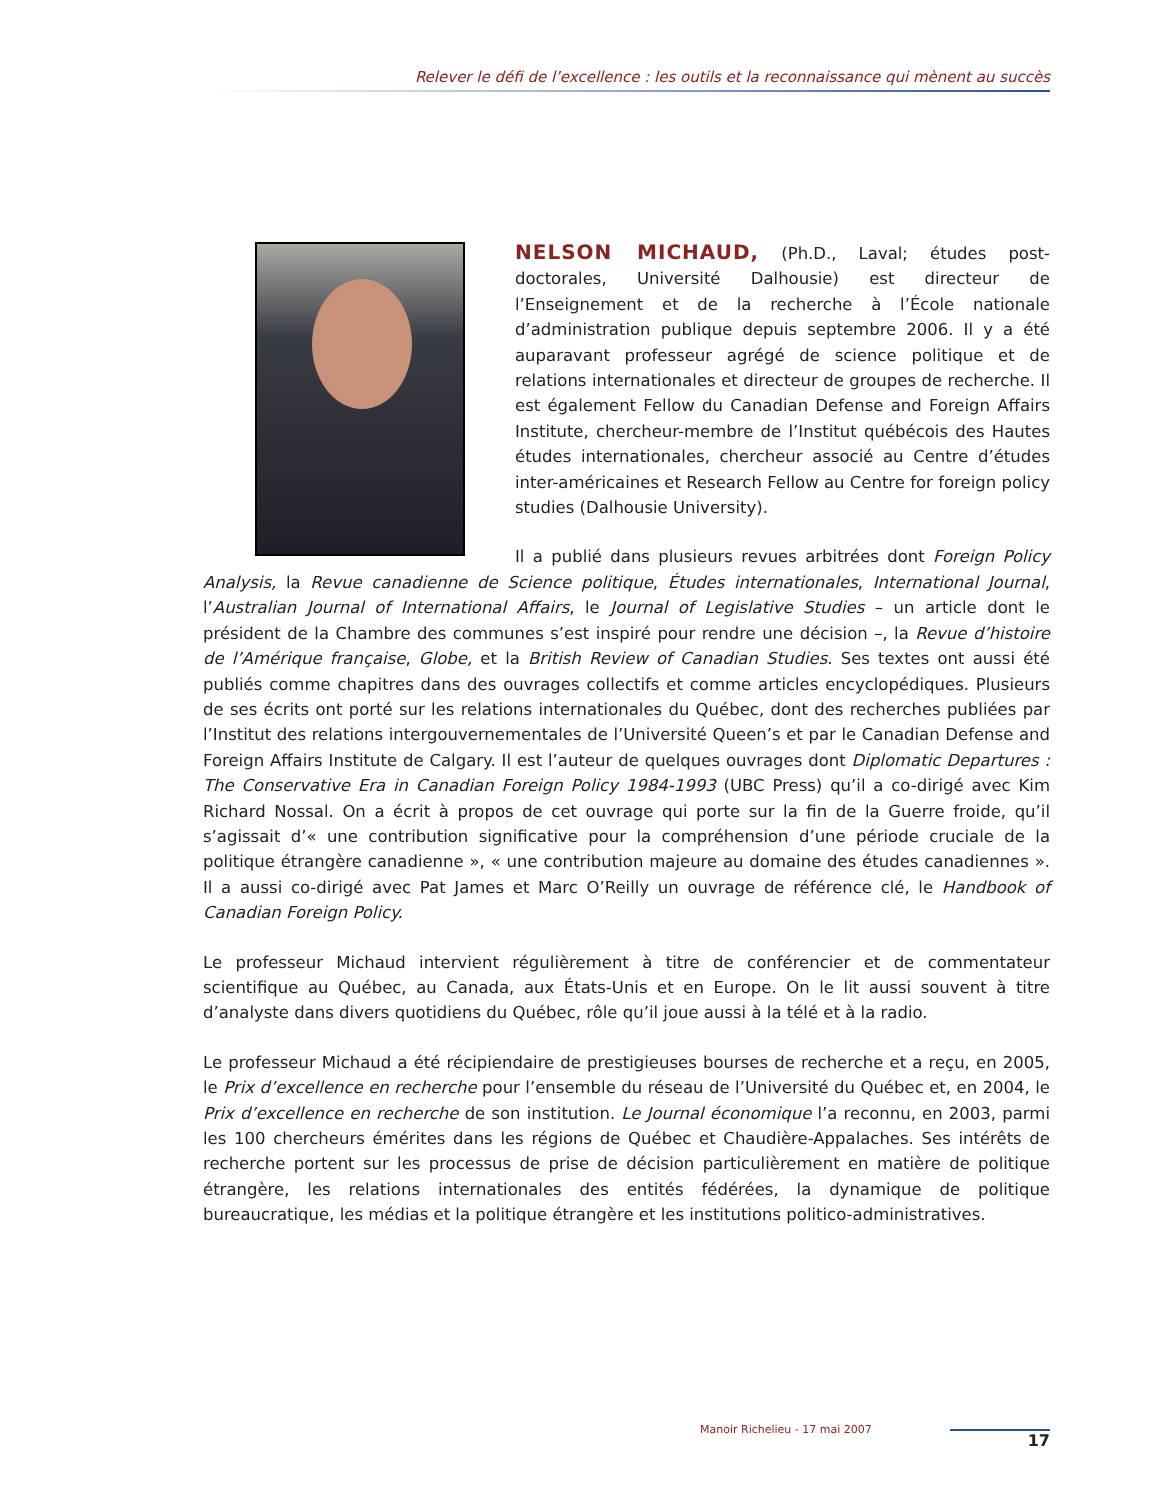Relever le défi de l’excellence : les outils et la reconnaissance qui mènent au succès
NELSON MICHAUD, (Ph.D., Laval; études post-doctorales, Université Dalhousie) est directeur de l’Enseignement et de la recherche à l’École nationale d’administration publique depuis septembre 2006. Il y a été auparavant professeur agrégé de science politique et de relations internationales et directeur de groupes de recherche. Il est également Fellow du Canadian Defense and Foreign Affairs Institute, chercheur-membre de l’Institut québécois des Hautes études internationales, chercheur associé au Centre d’études inter-américaines et Research Fellow au Centre for foreign policy studies (Dalhousie University).
Il a publié dans plusieurs revues arbitrées dont Foreign Policy Analysis, la Revue canadienne de Science politique, Études internationales, International Journal, l’Australian Journal of International Affairs, le Journal of Legislative Studies – un article dont le président de la Chambre des communes s’est inspiré pour rendre une décision –, la Revue d’histoire de l’Amérique française, Globe, et la British Review of Canadian Studies. Ses textes ont aussi été publiés comme chapitres dans des ouvrages collectifs et comme articles encyclopédiques. Plusieurs de ses écrits ont porté sur les relations internationales du Québec, dont des recherches publiées par l’Institut des relations intergouvernementales de l’Université Queen’s et par le Canadian Defense and Foreign Affairs Institute de Calgary. Il est l’auteur de quelques ouvrages dont Diplomatic Departures : The Conservative Era in Canadian Foreign Policy 1984-1993 (UBC Press) qu’il a co-dirigé avec Kim Richard Nossal. On a écrit à propos de cet ouvrage qui porte sur la fin de la Guerre froide, qu’il s’agissait d’« une contribution significative pour la compréhension d’une période cruciale de la politique étrangère canadienne », « une contribution majeure au domaine des études canadiennes ». Il a aussi co-dirigé avec Pat James et Marc O’Reilly un ouvrage de référence clé, le Handbook of Canadian Foreign Policy.
Le professeur Michaud intervient régulièrement à titre de conférencier et de commentateur scientifique au Québec, au Canada, aux États-Unis et en Europe. On le lit aussi souvent à titre d’analyste dans divers quotidiens du Québec, rôle qu’il joue aussi à la télé et à la radio.
Le professeur Michaud a été récipiendaire de prestigieuses bourses de recherche et a reçu, en 2005, le Prix d’excellence en recherche pour l’ensemble du réseau de l’Université du Québec et, en 2004, le Prix d’excellence en recherche de son institution. Le Journal économique l’a reconnu, en 2003, parmi les 100 chercheurs émérites dans les régions de Québec et Chaudière-Appalaches. Ses intérêts de recherche portent sur les processus de prise de décision particulièrement en matière de politique étrangère, les relations internationales des entités fédérées, la dynamique de politique bureaucratique, les médias et la politique étrangère et les institutions politico-administratives.
Manoir Richelieu - 17 mai 2007
17